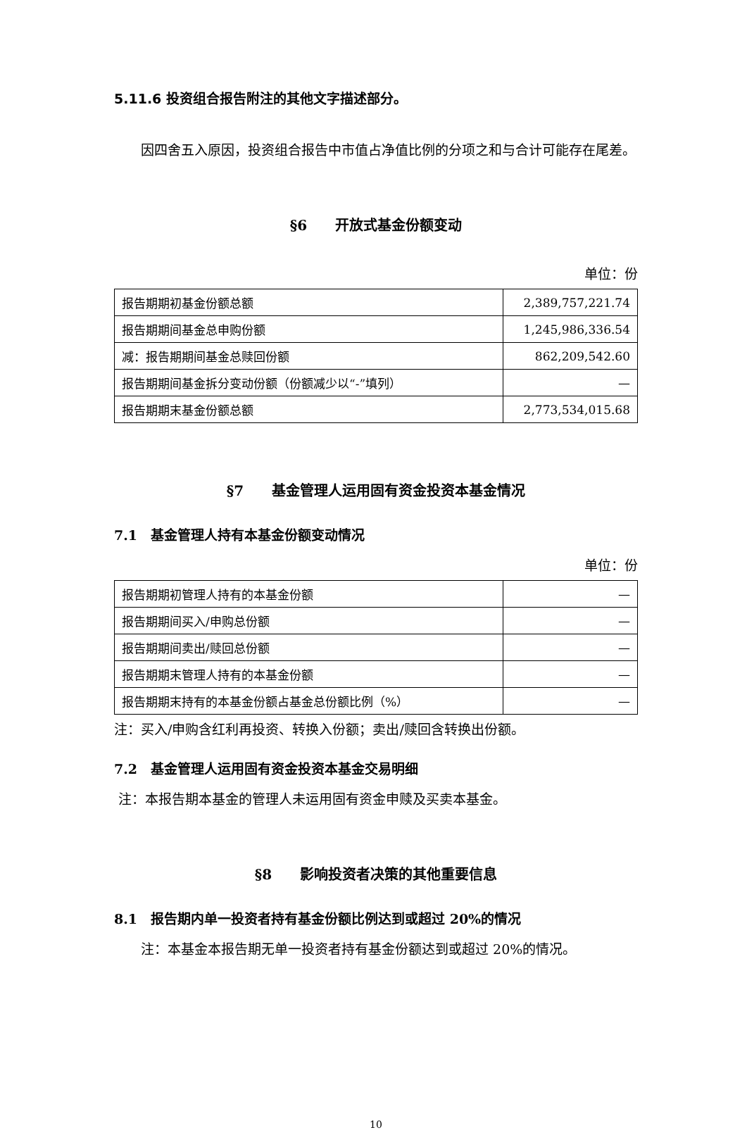5.11.6 投资组合报告附注的其他文字描述部分。
因四舍五入原因，投资组合报告中市值占净值比例的分项之和与合计可能存在尾差。
§6　　开放式基金份额变动
单位：份
| 报告期期初基金份额总额 | 2,389,757,221.74 |
| 报告期期间基金总申购份额 | 1,245,986,336.54 |
| 减：报告期期间基金总赎回份额 | 862,209,542.60 |
| 报告期期间基金拆分变动份额（份额减少以“-”填列） | — |
| 报告期期末基金份额总额 | 2,773,534,015.68 |
§7　　基金管理人运用固有资金投资本基金情况
7.1　基金管理人持有本基金份额变动情况
单位：份
| 报告期期初管理人持有的本基金份额 | — |
| 报告期期间买入/申购总份额 | — |
| 报告期期间卖出/赎回总份额 | — |
| 报告期期末管理人持有的本基金份额 | — |
| 报告期期末持有的本基金份额占基金总份额比例（%） | — |
注：买入/申购含红利再投资、转换入份额；卖出/赎回含转换出份额。
7.2　基金管理人运用固有资金投资本基金交易明细
注：本报告期本基金的管理人未运用固有资金申赎及买卖本基金。
§8　　影响投资者决策的其他重要信息
8.1　报告期内单一投资者持有基金份额比例达到或超过 20%的情况
注：本基金本报告期无单一投资者持有基金份额达到或超过 20%的情况。
10